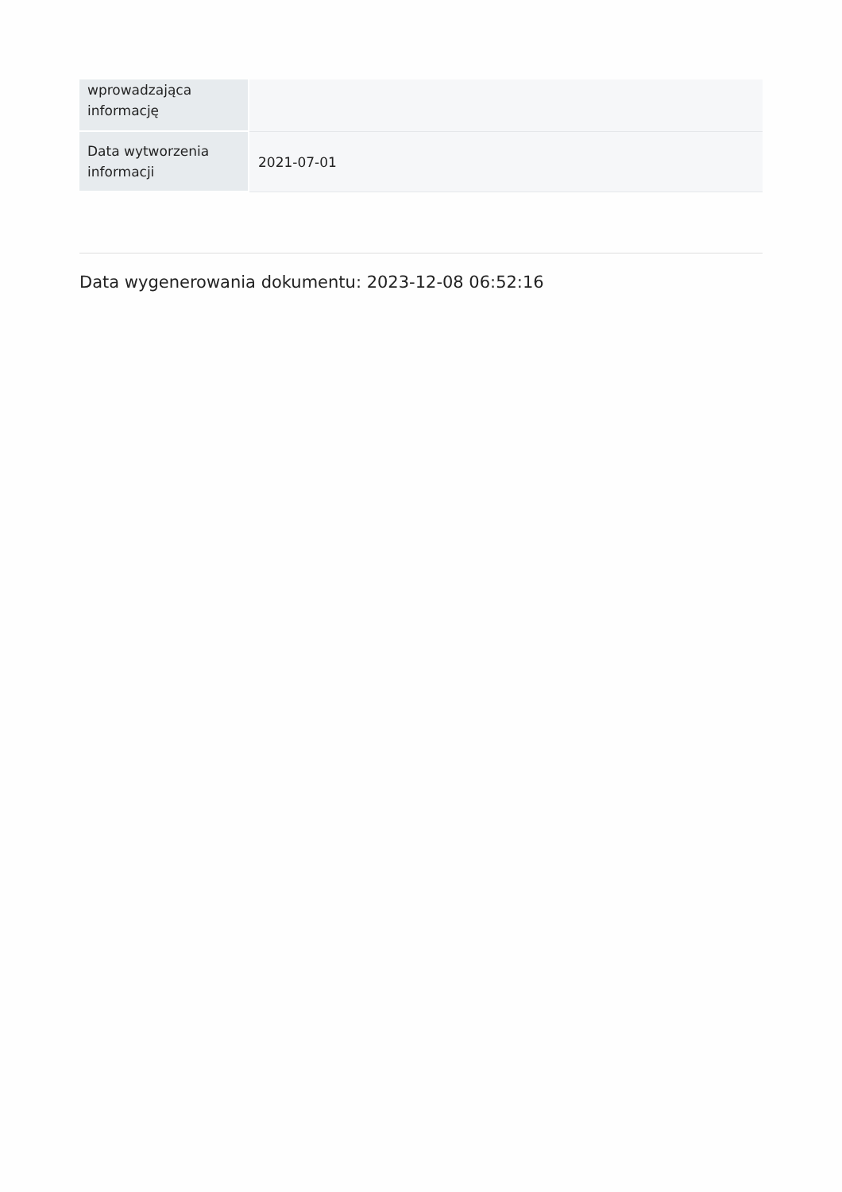| wprowadzająca informację | |
| Data wytworzenia informacji | 2021-07-01 |
Data wygenerowania dokumentu: 2023-12-08 06:52:16